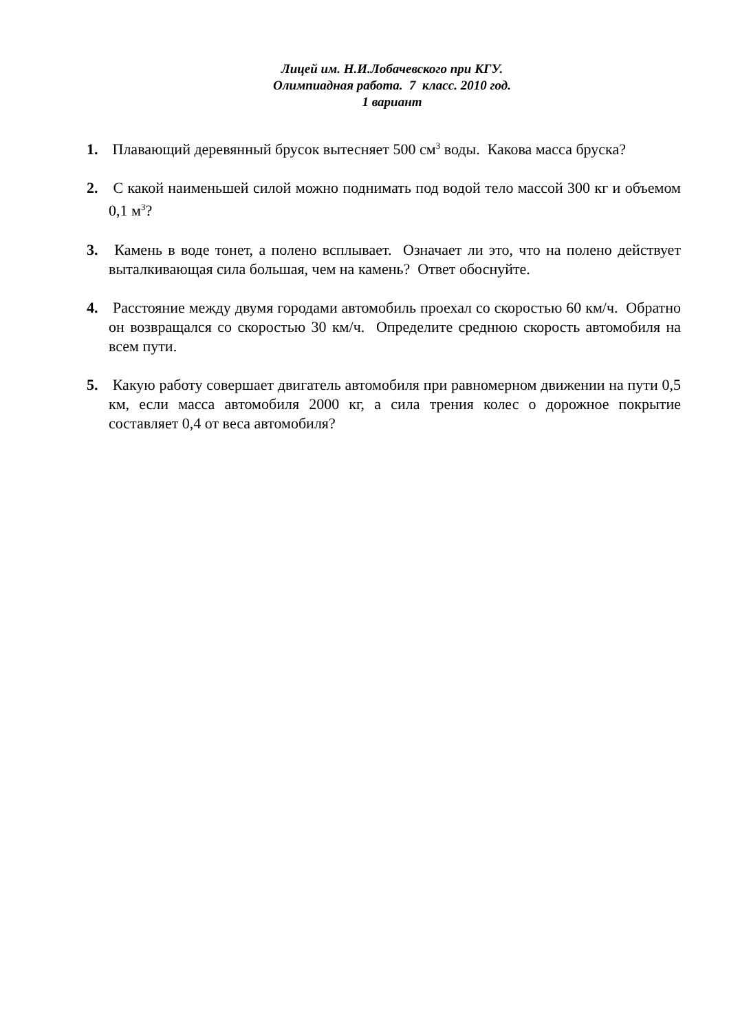Лицей им. Н.И.Лобачевского при КГУ.
Олимпиадная работа. 7 класс. 2010 год.
1 вариант
1. Плавающий деревянный брусок вытесняет 500 см<sup>3</sup> воды. Какова масса бруска?
2. С какой наименьшей силой можно поднимать под водой тело массой 300 кг и объемом 0,1 м<sup>3</sup>?
3. Камень в воде тонет, а полено всплывает. Означает ли это, что на полено действует выталкивающая сила большая, чем на камень? Ответ обоснуйте.
4. Расстояние между двумя городами автомобиль проехал со скоростью 60 км/ч. Обратно он возвращался со скоростью 30 км/ч. Определите среднюю скорость автомобиля на всем пути.
5. Какую работу совершает двигатель автомобиля при равномерном движении на пути 0,5 км, если масса автомобиля 2000 кг, а сила трения колес о дорожное покрытие составляет 0,4 от веса автомобиля?